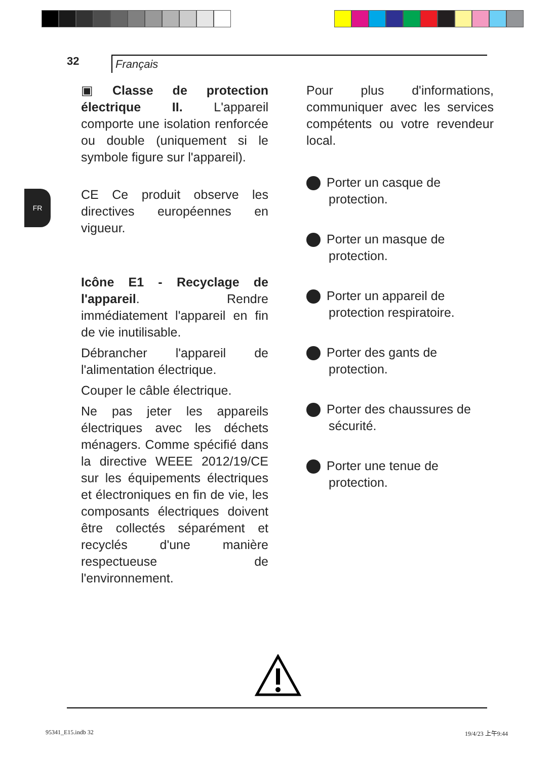32
Français
FR
▣ Classe de protection électrique II. L'appareil comporte une isolation renforcée ou double (uniquement si le symbole figure sur l'appareil).
CE Ce produit observe les directives européennes en vigueur.
Icône E1 - Recyclage de l'appareil. Rendre immédiatement l'appareil en fin de vie inutilisable.
Débrancher l'appareil de l'alimentation électrique.
Couper le câble électrique.
Ne pas jeter les appareils électriques avec les déchets ménagers. Comme spécifié dans la directive WEEE 2012/19/CE sur les équipements électriques et électroniques en fin de vie, les composants électriques doivent être collectés séparément et recyclés d'une manière respectueuse de l'environnement.
Pour plus d'informations, communiquer avec les services compétents ou votre revendeur local.
Porter un casque de protection.
Porter un masque de protection.
Porter un appareil de protection respiratoire.
Porter des gants de protection.
Porter des chaussures de sécurité.
Porter une tenue de protection.
95341_E15.indb 32 19/4/23 上午9:44